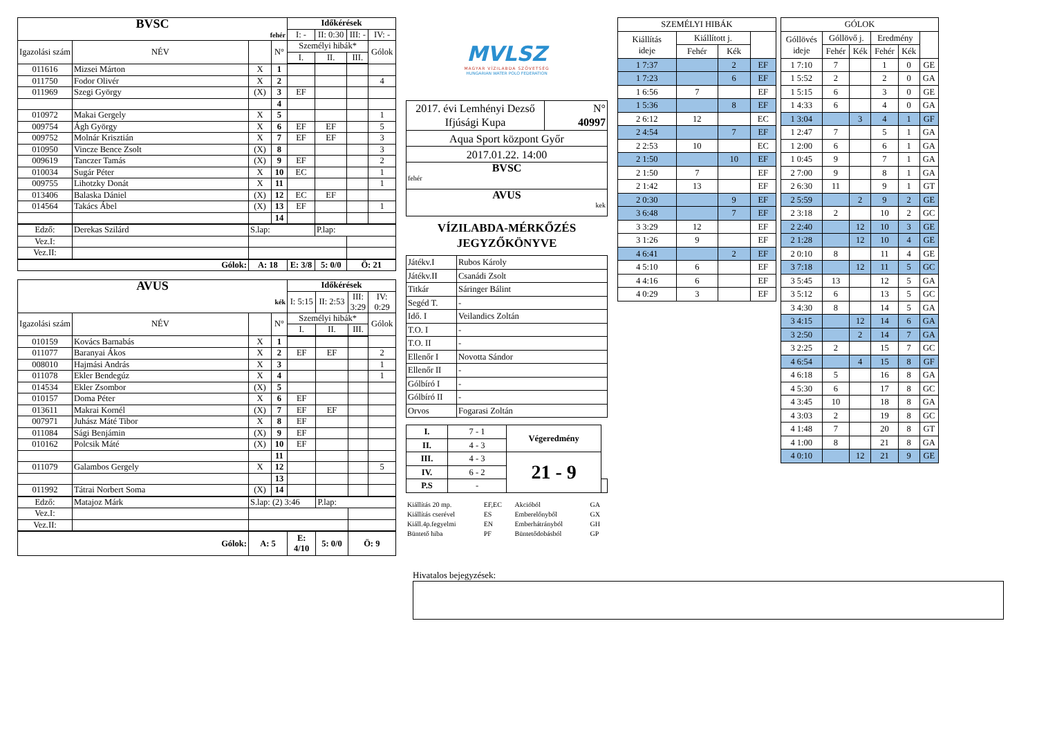| BVSC | | | | Időkérések | | | |
| --- | --- | --- | --- | --- | --- | --- | --- |
| fehér | | | | I: - | II: 0:30 | III: - | IV: - |
| Igazolási szám | NÉV | | N° | Személyi hibák* | | | Gólok |
| | | | | I. | II. | III. | |
| 011616 | Mizsei Márton | X | 1 | | | | |
| 011750 | Fodor Olivér | X | 2 | | | | 4 |
| 011969 | Szegi György | (X) | 3 | EF | | | |
| | | | 4 | | | | |
| 010972 | Makai Gergely | X | 5 | | | | 1 |
| 009754 | Ágh György | X | 6 | EF | EF | | 5 |
| 009752 | Molnár Krisztián | X | 7 | EF | EF | | 3 |
| 010950 | Vincze Bence Zsolt | (X) | 8 | | | | 3 |
| 009619 | Tanczer Tamás | (X) | 9 | EF | | | 2 |
| 010034 | Sugár Péter | X | 10 | EC | | | 1 |
| 009755 | Lihotzky Donát | X | 11 | | | | 1 |
| 013406 | Balaska Dániel | (X) | 12 | EC | EF | | |
| 014564 | Takács Ábel | (X) | 13 | EF | | | 1 |
| | | | 14 | | | | |
| Edző: | Derekas Szilárd | S.lap: | | | P.lap: | | |
| Vez.I: | | | | | | | |
| Vez.II: | | | | | | | |
| Gólok: | | A: 18 | | E: 3/8 | 5: 0/0 | Ö: 21 | |
| AVUS | | | | Időkérések | | | |
| --- | --- | --- | --- | --- | --- | --- | --- |
| kék | | | | I: 5:15 | II: 2:53 | III: 3:29 | IV: 0:29 |
| Igazolási szám | NÉV | | N° | Személyi hibák* | | | Gólok |
| | | | | I. | II. | III. | |
| 010159 | Kovács Barnabás | X | 1 | | | | |
| 011077 | Baranyai Ákos | X | 2 | EF | EF | | 2 |
| 008010 | Hajmási András | X | 3 | | | | 1 |
| 011078 | Ekler Bendegúz | X | 4 | | | | 1 |
| 014534 | Ekler Zsombor | (X) | 5 | | | | |
| 010157 | Doma Péter | X | 6 | EF | | | |
| 013611 | Makrai Kornél | (X) | 7 | EF | EF | | |
| 007971 | Juhász Máté Tibor | X | 8 | EF | | | |
| 011084 | Sági Benjámin | (X) | 9 | EF | | | |
| 010162 | Polcsik Máté | (X) | 10 | EF | | | |
| | | | 11 | | | | |
| 011079 | Galambos Gergely | X | 12 | | | | 5 |
| | | | 13 | | | | |
| 011992 | Tátrai Norbert Soma | (X) | 14 | | | | |
| Edző: | Matajoz Márk | S.lap: (2) 3:46 | | | P.lap: | | |
| Vez.I: | | | | | | | |
| Vez.II: | | | | | | | |
| Gólok: | | A: 5 | | E: 4/10 | 5: 0/0 | Ö: 9 | |
MVLSZ
MAGYAR VÍZILABDA SZÖVETSÉG
HUNGARIAN WATER POLO FEDERATION
| 2017. évi Lemhényi Dezső Ifjúsági Kupa | N° 40997 |
| Aqua Sport központ Győr | |
| 2017.01.22. 14:00 | |
| BVSC fehér | |
| AVUS kek | |
VÍZILABDA-MÉRKŐZÉS
JEGYZŐKÖNYVE
| Játékv.I | Rubos Károly |
| Játékv.II | Csanádi Zsolt |
| Titkár | Sáringer Bálint |
| Segéd T. | - |
| Idő. I | Veilandics Zoltán |
| T.O. I | - |
| T.O. II | - |
| Ellenőr I | Novotta Sándor |
| Ellenőr II | - |
| Gólbíró I | - |
| Gólbíró II | - |
| Orvos | Fogarasi Zoltán |
| I. | 7 - 1 | Végeredmény | |
| II. | 4 - 3 | | |
| III. | 4 - 3 | 21 - 9 | |
| IV. | 6 - 2 | | |
| P.S | - | | |
| Kiállítás 20 mp. | EF,EC | Akcióból | GA |
| Kiállítás cserével | ES | Emberelőnyből | GX |
| Kiáll.4p.fegyelmi | EN | Emberhátrányból | GH |
| Büntető hiba | PF | Büntetődobásból | GP |
| SZEMÉLYI HIBÁK | | | |
| Kiállítás ideje | Kiállított j. | | |
| | Fehér | Kék | |
| 1 7:37 | | 2 | EF |
| 1 7:23 | | 6 | EF |
| 1 6:56 | 7 | | EF |
| 1 5:36 | | 8 | EF |
| 2 6:12 | 12 | | EC |
| 2 4:54 | | 7 | EF |
| 2 2:53 | 10 | | EC |
| 2 1:50 | | 10 | EF |
| 2 1:50 | 7 | | EF |
| 2 1:42 | 13 | | EF |
| 2 0:30 | | 9 | EF |
| 3 6:48 | | 7 | EF |
| 3 3:29 | 12 | | EF |
| 3 1:26 | 9 | | EF |
| 4 6:41 | | 2 | EF |
| 4 5:10 | 6 | | EF |
| 4 4:16 | 6 | | EF |
| 4 0:29 | 3 | | EF |
| GÓLOK | | | | | |
| Góllövés ideje | Góllövő j. | | Eredmény | | |
| | Fehér | Kék | Fehér | Kék | |
| 1 7:10 | 7 | | 1 | 0 | GE |
| 1 5:52 | 2 | | 2 | 0 | GA |
| 1 5:15 | 6 | | 3 | 0 | GE |
| 1 4:33 | 6 | | 4 | 0 | GA |
| 1 3:04 | | 3 | 4 | 1 | GF |
| 1 2:47 | 7 | | 5 | 1 | GA |
| 1 2:00 | 6 | | 6 | 1 | GA |
| 1 0:45 | 9 | | 7 | 1 | GA |
| 2 7:00 | 9 | | 8 | 1 | GA |
| 2 6:30 | 11 | | 9 | 1 | GT |
| 2 5:59 | | 2 | 9 | 2 | GE |
| 2 3:18 | 2 | | 10 | 2 | GC |
| 2 2:40 | | 12 | 10 | 3 | GE |
| 2 1:28 | | 12 | 10 | 4 | GE |
| 2 0:10 | 8 | | 11 | 4 | GE |
| 3 7:18 | | 12 | 11 | 5 | GC |
| 3 5:45 | 13 | | 12 | 5 | GA |
| 3 5:12 | 6 | | 13 | 5 | GC |
| 3 4:30 | 8 | | 14 | 5 | GA |
| 3 4:15 | | 12 | 14 | 6 | GA |
| 3 2:50 | | 2 | 14 | 7 | GA |
| 3 2:25 | 2 | | 15 | 7 | GC |
| 4 6:54 | | 4 | 15 | 8 | GF |
| 4 6:18 | 5 | | 16 | 8 | GA |
| 4 5:30 | 6 | | 17 | 8 | GC |
| 4 3:45 | 10 | | 18 | 8 | GA |
| 4 3:03 | 2 | | 19 | 8 | GC |
| 4 1:48 | 7 | | 20 | 8 | GT |
| 4 1:00 | 8 | | 21 | 8 | GA |
| 4 0:10 | | 12 | 21 | 9 | GE |
Hivatalos bejegyzések: